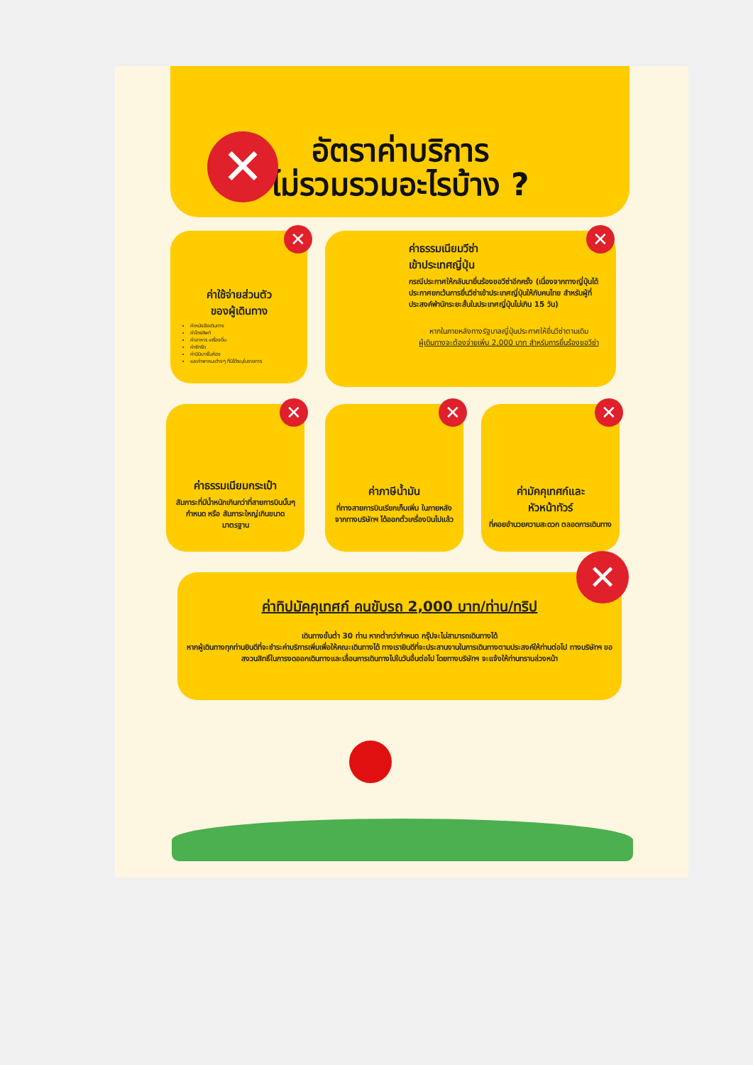✕
อัตราค่าบริการ
ไม่รวมรวมอะไรบ้าง ?
✕
ค่าใช้จ่ายส่วนตัว
ของผู้เดินทาง
ค่าหนังสือเดินทาง
ค่าโทรศัพท์
ค่าอาหาร เครื่องดื่ม
ค่าซักรีด
ค่ามินิบาร์ในห้อง
และค่าพาหนะต่างๆ ที่มิได้ระบุในรายการ
✕
ค่าธรรมเนียมวีซ่า
เข้าประเทศญี่ปุ่น
กรณีประกาศให้กลับมายื่นร้องขอวีซ่าอีกครั้ง (เนื่องจากทางญี่ปุ่นได้ประกาศยกเว้นการยื่นวีซ่าเข้าประเทศญี่ปุ่นให้กับคนไทย สำหรับผู้ที่ประสงค์พำนักระยะสั้นในประเทศญี่ปุ่นไม่เกิน 15 วัน)
หากในภายหลังทางรัฐบาลญี่ปุ่นประกาศให้ยื่นวีซ่าตามเดิม
ผู้เดินทางจะต้องจ่ายเพิ่ม 2,000 บาท สำหรับการยื่นร้องขอวีซ่า
✕
ค่าธรรมเนียมกระเป๋า
สัมภาระที่มีน้ำหนักเกินกว่าที่สายการบินนั้นๆ กำหนด หรือ สัมภาระใหญ่เกินขนาดมาตรฐาน
✕
ค่าภาษีน้ำมัน
ที่ทางสายการบินเรียกเก็บเพิ่ม ในภายหลังจากทางบริษัทฯ ได้ออกตั๋วเครื่องบินไปแล้ว
✕
ค่ามัคคุเทศก์และ
หัวหน้าทัวร์
ที่คอยอำนวยความสะดวก ตลอดการเดินทาง
✕
ค่าทิปมัคคุเทศก์ คนขับรถ 2,000 บาท/ท่าน/ทริป
เดินทางขั้นต่ำ 30 ท่าน หากต่ำกว่ากำหนด กรุ๊ปจะไม่สามารถเดินทางได้
หากผู้เดินทางทุกท่านยินดีที่จะชำระค่าบริการเพิ่มเพื่อให้คณะเดินทางได้ ทางเรายินดีที่จะประสานงานในการเดินทางตามประสงค์ให้ท่านต่อไป ทางบริษัทฯ ขอสงวนสิทธิ์ในการงดออกเดินทางและเลื่อนการเดินทางไปในวันอื่นต่อไป โดยทางบริษัทฯ จะแจ้งให้ท่านทราบล่วงหน้า